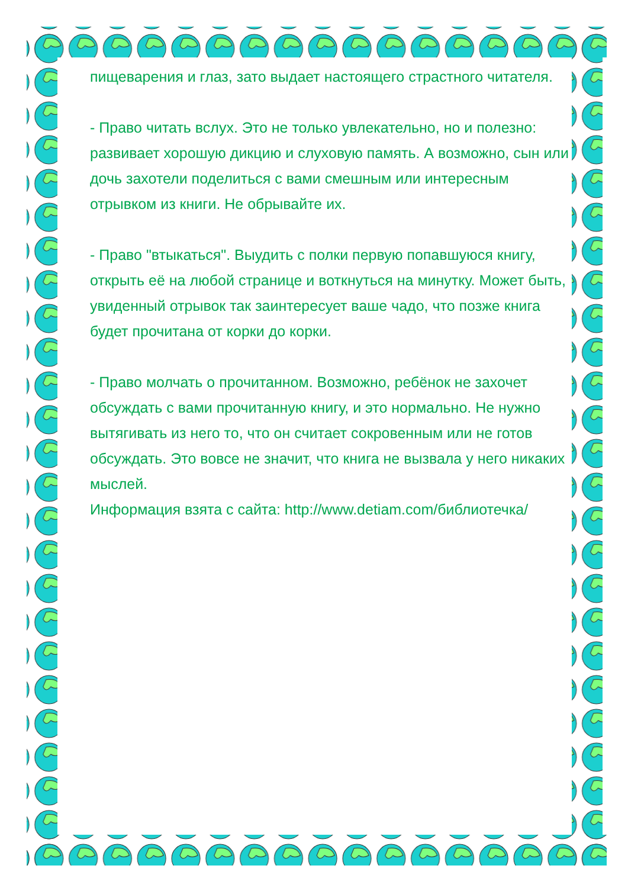пищеварения и глаз, зато выдает настоящего страстного читателя.
- Право читать вслух. Это не только увлекательно, но и полезно: развивает хорошую дикцию и слуховую память. А возможно, сын или дочь захотели поделиться с вами смешным или интересным отрывком из книги. Не обрывайте их.
- Право "втыкаться". Выудить с полки первую попавшуюся книгу, открыть её на любой странице и воткнуться на минутку. Может быть, увиденный отрывок так заинтересует ваше чадо, что позже книга будет прочитана от корки до корки.
- Право молчать о прочитанном. Возможно, ребёнок не захочет обсуждать с вами прочитанную книгу, и это нормально. Не нужно вытягивать из него то, что он считает сокровенным или не готов обсуждать. Это вовсе не значит, что книга не вызвала у него никаких мыслей.
Информация взята с сайта: http://www.detiam.com/библиотечка/